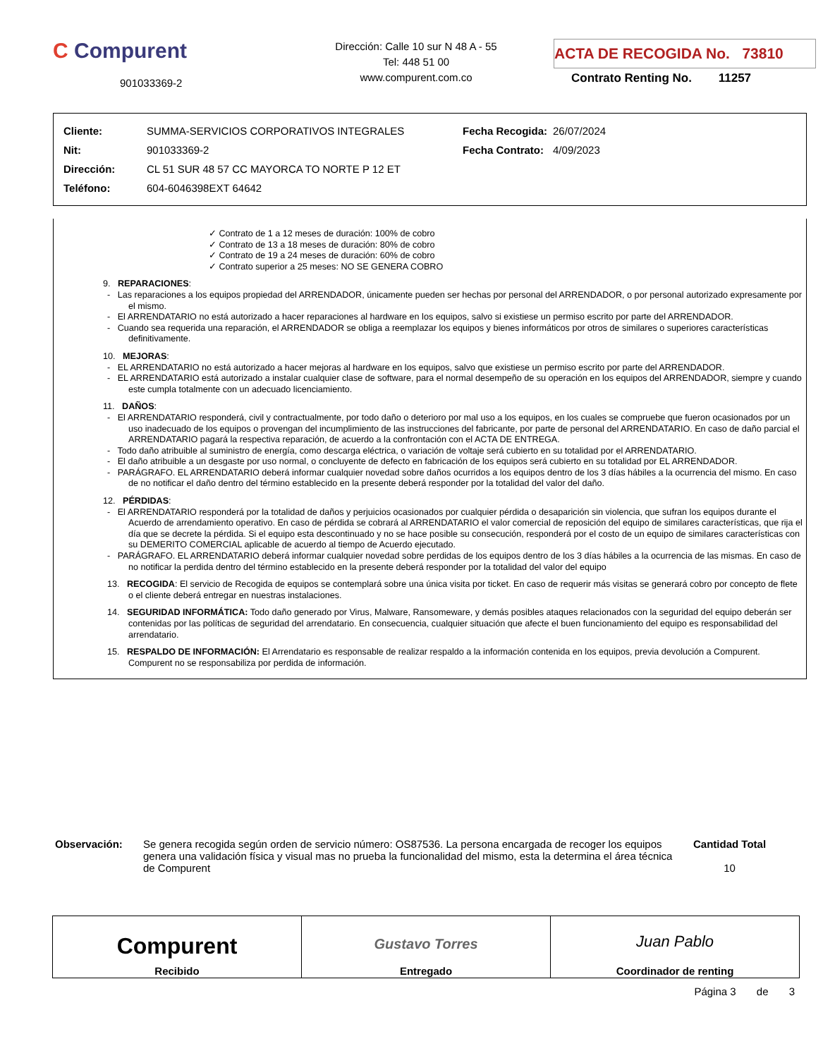C Compurent
901033369-2
Dirección: Calle 10 sur N 48 A - 55
Tel: 448 51 00
www.compurent.com.co
ACTA DE RECOGIDA No. 73810
Contrato Renting No. 11257
| Cliente: | SUMMA-SERVICIOS CORPORATIVOS INTEGRALES | Fecha Recogida: | 26/07/2024 |
| Nit: | 901033369-2 | Fecha Contrato: | 4/09/2023 |
| Dirección: | CL 51 SUR 48 57 CC MAYORCA TO NORTE P 12 ET | | |
| Teléfono: | 604-6046398EXT 64642 | | |
✓ Contrato de 1 a 12 meses de duración: 100% de cobro
✓ Contrato de 13 a 18 meses de duración: 80% de cobro
✓ Contrato de 19 a 24 meses de duración: 60% de cobro
✓ Contrato superior a 25 meses: NO SE GENERA COBRO
9. REPARACIONES:
- Las reparaciones a los equipos propiedad del ARRENDADOR, únicamente pueden ser hechas por personal del ARRENDADOR, o por personal autorizado expresamente por el mismo.
- El ARRENDATARIO no está autorizado a hacer reparaciones al hardware en los equipos, salvo si existiese un permiso escrito por parte del ARRENDADOR.
- Cuando sea requerida una reparación, el ARRENDADOR se obliga a reemplazar los equipos y bienes informáticos por otros de similares o superiores características definitivamente.
10. MEJORAS:
- EL ARRENDATARIO no está autorizado a hacer mejoras al hardware en los equipos, salvo que existiese un permiso escrito por parte del ARRENDADOR.
- EL ARRENDATARIO está autorizado a instalar cualquier clase de software, para el normal desempeño de su operación en los equipos del ARRENDADOR, siempre y cuando este cumpla totalmente con un adecuado licenciamiento.
11. DAÑOS:
- El ARRENDATARIO responderá, civil y contractualmente, por todo daño o deterioro por mal uso a los equipos, en los cuales se compruebe que fueron ocasionados por un uso inadecuado de los equipos o provengan del incumplimiento de las instrucciones del fabricante, por parte de personal del ARRENDATARIO. En caso de daño parcial el ARRENDATARIO pagará la respectiva reparación, de acuerdo a la confrontación con el ACTA DE ENTREGA.
- Todo daño atribuible al suministro de energía, como descarga eléctrica, o variación de voltaje será cubierto en su totalidad por el ARRENDATARIO.
- El daño atribuible a un desgaste por uso normal, o concluyente de defecto en fabricación de los equipos será cubierto en su totalidad por EL ARRENDADOR.
- PARÁGRAFO. EL ARRENDATARIO deberá informar cualquier novedad sobre daños ocurridos a los equipos dentro de los 3 días hábiles a la ocurrencia del mismo. En caso de no notificar el daño dentro del término establecido en la presente deberá responder por la totalidad del valor del daño.
12. PÉRDIDAS:
- El ARRENDATARIO responderá por la totalidad de daños y perjuicios ocasionados por cualquier pérdida o desaparición sin violencia, que sufran los equipos durante el Acuerdo de arrendamiento operativo. En caso de pérdida se cobrará al ARRENDATARIO el valor comercial de reposición del equipo de similares características, que rija el día que se decrete la pérdida. Si el equipo esta descontinuado y no se hace posible su consecución, responderá por el costo de un equipo de similares características con su DEMERITO COMERCIAL aplicable de acuerdo al tiempo de Acuerdo ejecutado.
- PARÁGRAFO. EL ARRENDATARIO deberá informar cualquier novedad sobre perdidas de los equipos dentro de los 3 días hábiles a la ocurrencia de las mismas. En caso de no notificar la perdida dentro del término establecido en la presente deberá responder por la totalidad del valor del equipo
13. RECOGIDA: El servicio de Recogida de equipos se contemplará sobre una única visita por ticket. En caso de requerir más visitas se generará cobro por concepto de flete o el cliente deberá entregar en nuestras instalaciones.
14. SEGURIDAD INFORMÁTICA: Todo daño generado por Virus, Malware, Ransomeware, y demás posibles ataques relacionados con la seguridad del equipo deberán ser contenidas por las políticas de seguridad del arrendatario. En consecuencia, cualquier situación que afecte el buen funcionamiento del equipo es responsabilidad del arrendatario.
15. RESPALDO DE INFORMACIÓN: El Arrendatario es responsable de realizar respaldo a la información contenida en los equipos, previa devolución a Compurent. Compurent no se responsabiliza por perdida de información.
Observación: Se genera recogida según orden de servicio número: OS87536. La persona encargada de recoger los equipos genera una validación física y visual mas no prueba la funcionalidad del mismo, esta la determina el área técnica de Compurent
Cantidad Total
10
| Compurent Recibido | Gustavo Torres Entregado | Juan Pablo Coordinador de renting |
Página 3 de 3